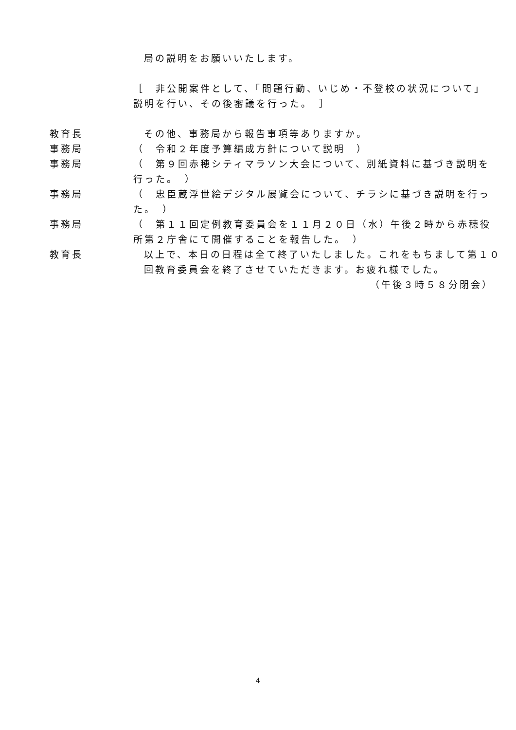局の説明をお願いいたします。
［　非公開案件として、「問題行動、いじめ・不登校の状況について」説明を行い、その後審議を行った。　］
教育長 その他、事務局から報告事項等ありますか。
事務局 （　令和２年度予算編成方針について説明　）
事務局 （　第９回赤穂シティマラソン大会について、別紙資料に基づき説明を行った。　）
事務局 （　忠臣蔵浮世絵デジタル展覧会について、チラシに基づき説明を行った。　）
事務局 （　第１１回定例教育委員会を１１月２０日（水）午後２時から赤穂役所第２庁舎にて開催することを報告した。　）
教育長 以上で、本日の日程は全て終了いたしました。これをもちまして第１０回教育委員会を終了させていただきます。お疲れ様でした。
（午後３時５８分閉会）
4